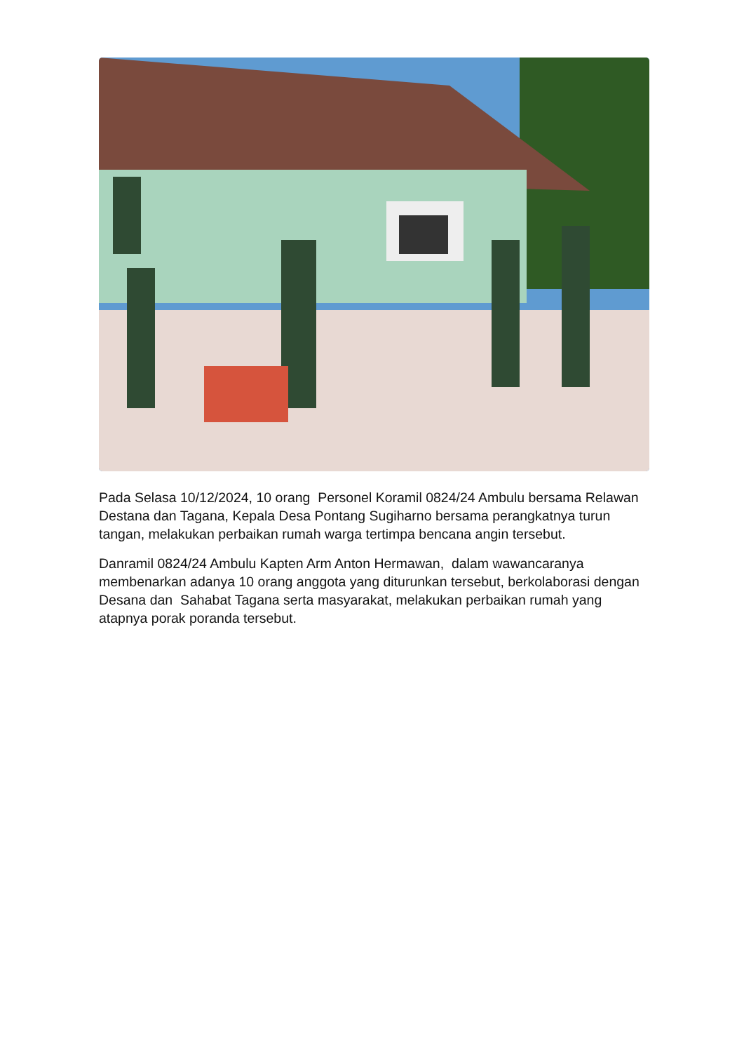Pada Selasa 10/12/2024, 10 orang Personel Koramil 0824/24 Ambulu bersama Relawan Destana dan Tagana, Kepala Desa Pontang Sugiharno bersama perangkatnya turun tangan, melakukan perbaikan rumah warga tertimpa bencana angin tersebut.
Danramil 0824/24 Ambulu Kapten Arm Anton Hermawan, dalam wawancaranya membenarkan adanya 10 orang anggota yang diturunkan tersebut, berkolaborasi dengan Desana dan Sahabat Tagana serta masyarakat, melakukan perbaikan rumah yang atapnya porak poranda tersebut.